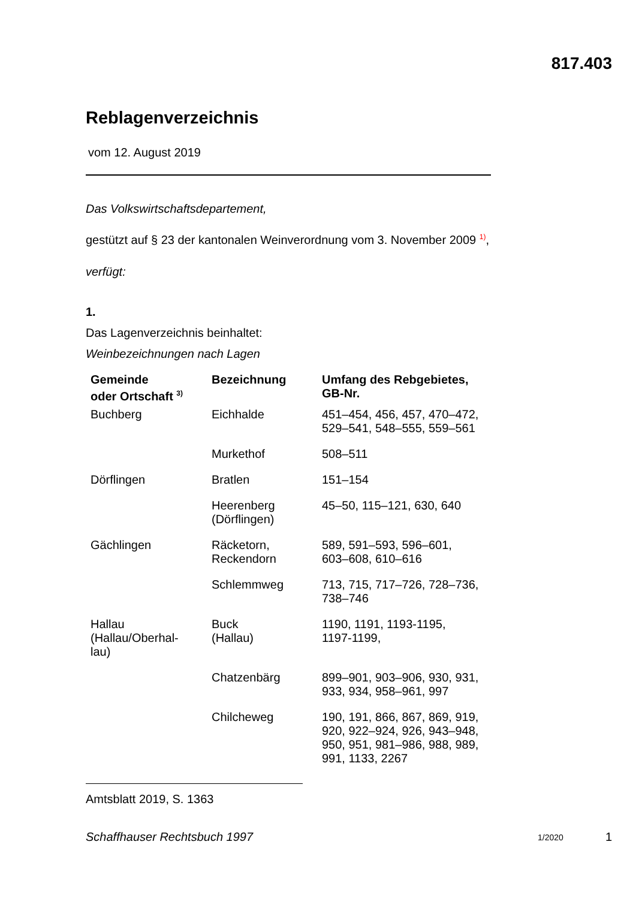817.403
Reblagenverzeichnis
vom 12. August 2019
Das Volkswirtschaftsdepartement,
gestützt auf § 23 der kantonalen Weinverordnung vom 3. November 2009 <sup>1)</sup>,
verfügt:
1.
Das Lagenverzeichnis beinhaltet:
Weinbezeichnungen nach Lagen
| Gemeinde oder Ortschaft <sup>3)</sup> | Bezeichnung | Umfang des Rebgebietes, GB-Nr. |
| --- | --- | --- |
| Buchberg | Eichhalde | 451–454, 456, 457, 470–472, 529–541, 548–555, 559–561 |
| | Murkethof | 508–511 |
| Dörflingen | Bratlen | 151–154 |
| | Heerenberg (Dörflingen) | 45–50, 115–121, 630, 640 |
| Gächlingen | Räcketorn, Reckendorn | 589, 591–593, 596–601, 603–608, 610–616 |
| | Schlemmweg | 713, 715, 717–726, 728–736, 738–746 |
| Hallau (Hallau/Oberhal- lau) | Buck (Hallau) | 1190, 1191, 1193-1195, 1197-1199, |
| | Chatzenbärg | 899–901, 903–906, 930, 931, 933, 934, 958–961, 997 |
| | Chilcheweg | 190, 191, 866, 867, 869, 919, 920, 922–924, 926, 943–948, 950, 951, 981–986, 988, 989, 991, 1133, 2267 |
Amtsblatt 2019, S. 1363
Schaffhauser Rechtsbuch 1997 1/2020 1